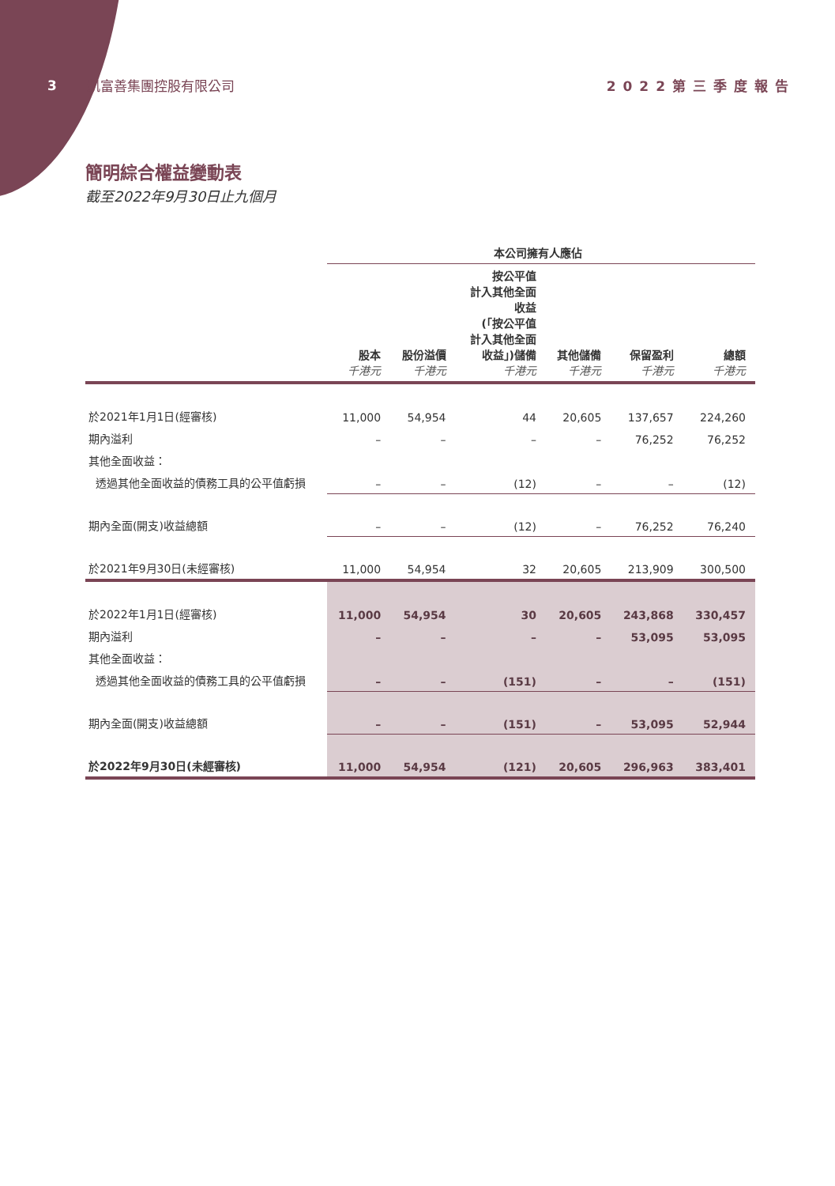3 凱富善集團控股有限公司 2022第三季度報告
簡明綜合權益變動表
截至2022年9月30日止九個月
| | 本公司擁有人應佔 | | | | | |
| --- | --- | --- | --- | --- | --- | --- |
| | 股本 千港元 | 股份溢價 千港元 | 按公平值 計入其他全面 收益 (「按公平值 計入其他全面 收益」)儲備 千港元 | 其他儲備 千港元 | 保留盈利 千港元 | 總額 千港元 |
| 於2021年1月1日(經審核) | 11,000 | 54,954 | 44 | 20,605 | 137,657 | 224,260 |
| 期內溢利 | – | – | – | – | 76,252 | 76,252 |
| 其他全面收益： | | | | | | |
| 透過其他全面收益的債務工具的公平值虧損 | – | – | (12) | – | – | (12) |
| 期內全面(開支)收益總額 | – | – | (12) | – | 76,252 | 76,240 |
| 於2021年9月30日(未經審核) | 11,000 | 54,954 | 32 | 20,605 | 213,909 | 300,500 |
| 於2022年1月1日(經審核) | 11,000 | 54,954 | 30 | 20,605 | 243,868 | 330,457 |
| 期內溢利 | – | – | – | – | 53,095 | 53,095 |
| 其他全面收益： | | | | | | |
| 透過其他全面收益的債務工具的公平值虧損 | – | – | (151) | – | – | (151) |
| 期內全面(開支)收益總額 | – | – | (151) | – | 53,095 | 52,944 |
| 於2022年9月30日(未經審核) | 11,000 | 54,954 | (121) | 20,605 | 296,963 | 383,401 |